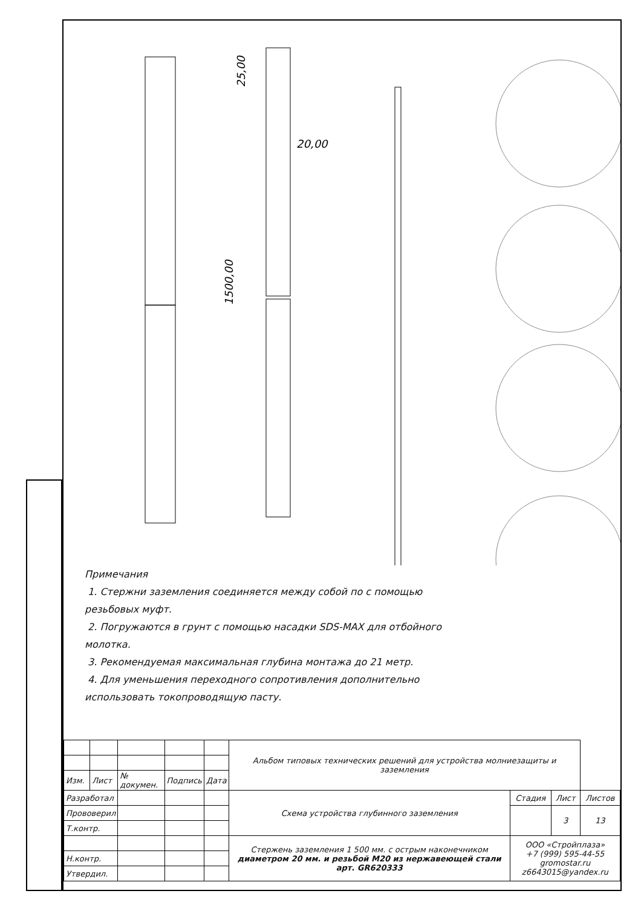20,00
25,00
1500,00
Примечания
1. Стержни заземления соединяется между собой по с помощью резьбовых муфт.
2. Погружаются в грунт с помощью насадки SDS-MAX для отбойного молотка.
3. Рекомендуемая максимальная глубина монтажа до 21 метр.
4. Для уменьшения переходного сопротивления дополнительно использовать токопроводящую пасту.
| | | | | | Альбом типовых технических решений для устройства молниезащиты и заземления | | | |
| Изм. | Лист | № докумен. | Подпись | Дата | | | | |
| Разработал | | | | | Схема устройства глубинного заземления | Стадия | Лист | Листов |
| Прововерил | | | | | | | 3 | 13 |
| Т.контр. | | | | | | | | |
| | | | | | Стержень заземления 1 500 мм. с острым наконечником диаметром 20 мм. и резьбой М20 из нержавеющей стали арт. GR620333 | ООО «Стройплаза» +7 (999) 595-44-55 gromostar.ru z6643015@yandex.ru | | |
| Н.контр. | | | | | | | | |
| Утвердил. | | | | | | | | |